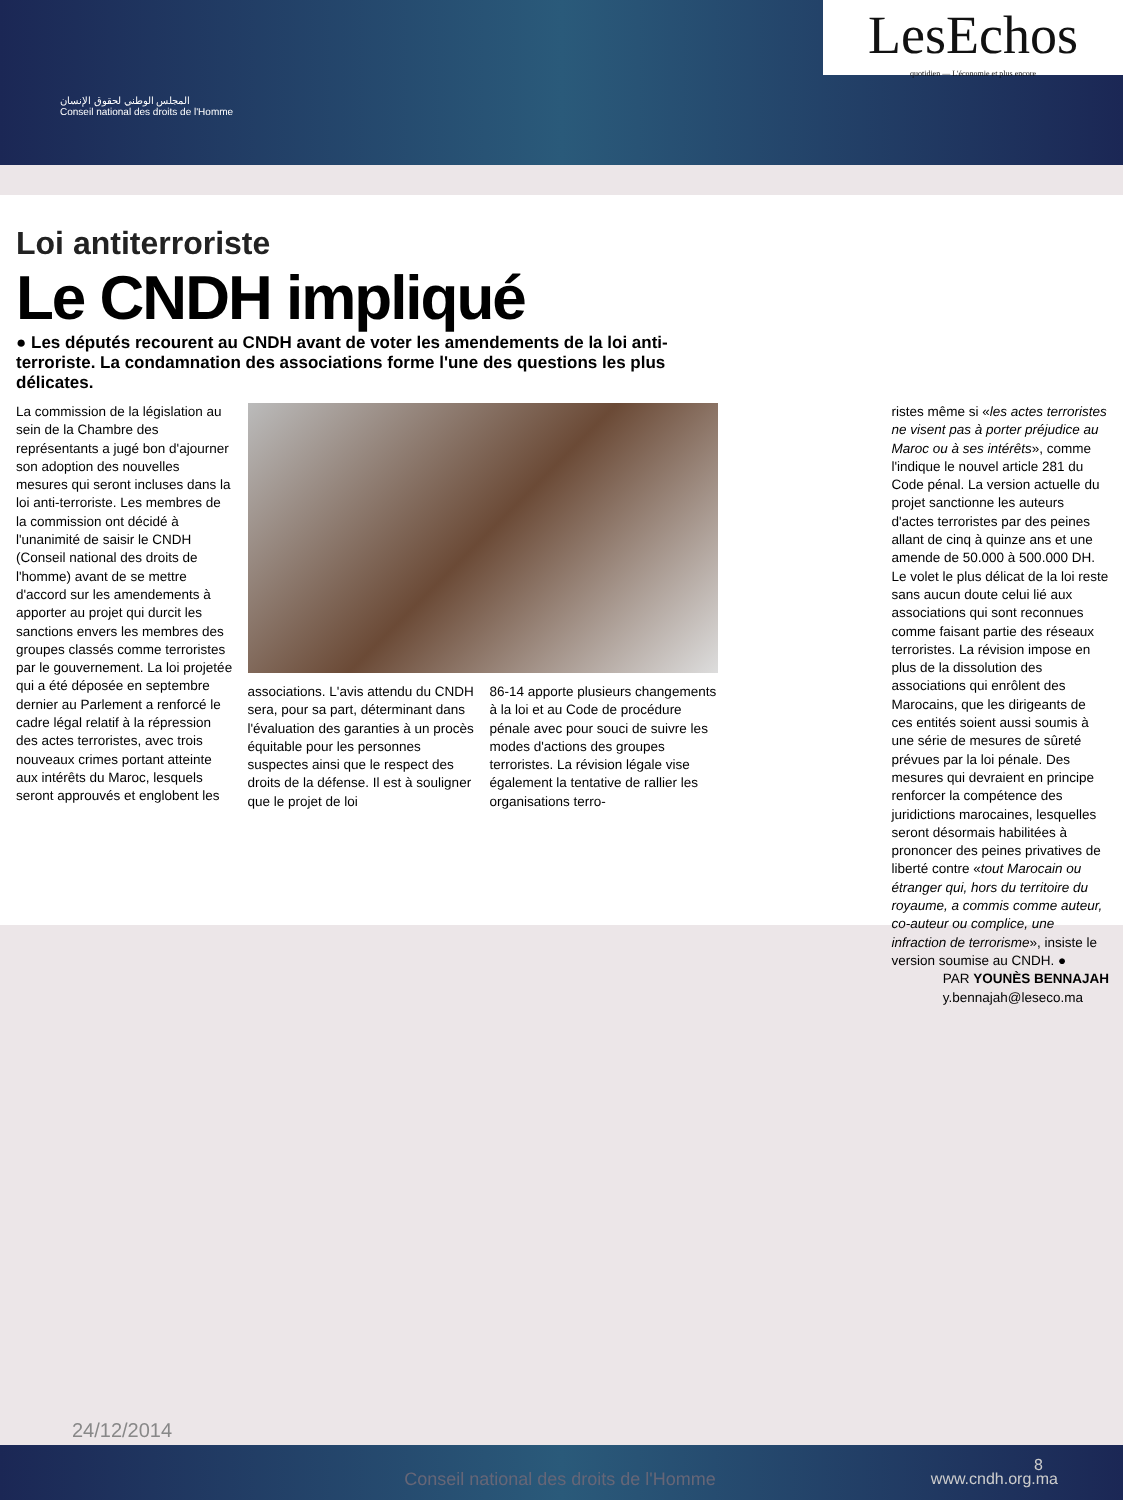المجلس الوطني لحقوق الإنسان
Conseil national des droits de l'Homme
LesEchos
quotidien — L'économie et plus encore
Loi antiterroriste
Le CNDH impliqué
● Les députés recourent au CNDH avant de voter les amendements de la loi anti-terroriste. La condamnation des associations forme l'une des questions les plus délicates.
La commission de la législation au sein de la Chambre des représentants a jugé bon d'ajourner son adoption des nouvelles mesures qui seront incluses dans la loi anti-terroriste. Les membres de la commission ont décidé à l'unanimité de saisir le CNDH (Conseil national des droits de l'homme) avant de se mettre d'accord sur les amendements à apporter au projet qui durcit les sanctions envers les membres des groupes classés comme terroristes par le gouvernement. La loi projetée qui a été déposée en septembre dernier au Parlement a renforcé le cadre légal relatif à la répression des actes terroristes, avec trois nouveaux crimes portant atteinte aux intérêts du Maroc, lesquels seront approuvés et englobent les
associations. L'avis attendu du CNDH sera, pour sa part, déterminant dans l'évaluation des garanties à un procès équitable pour les personnes suspectes ainsi que le respect des droits de la défense. Il est à souligner que le projet de loi
86-14 apporte plusieurs changements à la loi et au Code de procédure pénale avec pour souci de suivre les modes d'actions des groupes terroristes. La révision légale vise également la tentative de rallier les organisations terro-
ristes même si «les actes terroristes ne visent pas à porter préjudice au Maroc ou à ses intérêts», comme l'indique le nouvel article 281 du Code pénal. La version actuelle du projet sanctionne les auteurs d'actes terroristes par des peines allant de cinq à quinze ans et une amende de 50.000 à 500.000 DH. Le volet le plus délicat de la loi reste sans aucun doute celui lié aux associations qui sont reconnues comme faisant partie des réseaux terroristes. La révision impose en plus de la dissolution des associations qui enrôlent des Marocains, que les dirigeants de ces entités soient aussi soumis à une série de mesures de sûreté prévues par la loi pénale. Des mesures qui devraient en principe renforcer la compétence des juridictions marocaines, lesquelles seront désormais habilitées à prononcer des peines privatives de liberté contre «tout Marocain ou étranger qui, hors du territoire du royaume, a commis comme auteur, co-auteur ou complice, une infraction de terrorisme», insiste le version soumise au CNDH. ●
PAR YOUNÈS BENNAJAH
y.bennajah@leseco.ma
24/12/2014
Conseil national des droits de l'Homme
8
www.cndh.org.ma